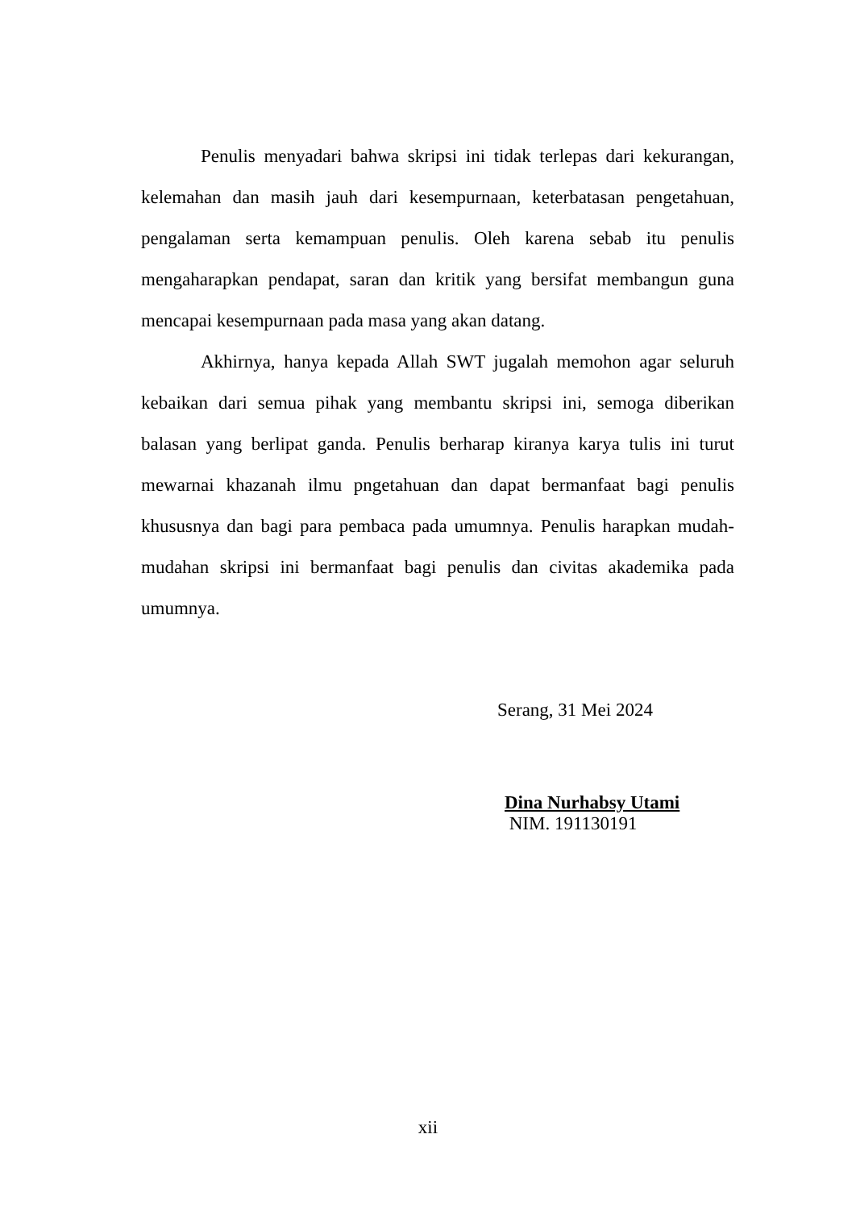Penulis menyadari bahwa skripsi ini tidak terlepas dari kekurangan, kelemahan dan masih jauh dari kesempurnaan, keterbatasan pengetahuan, pengalaman serta kemampuan penulis. Oleh karena sebab itu penulis mengaharapkan pendapat, saran dan kritik yang bersifat membangun guna mencapai kesempurnaan pada masa yang akan datang.
Akhirnya, hanya kepada Allah SWT jugalah memohon agar seluruh kebaikan dari semua pihak yang membantu skripsi ini, semoga diberikan balasan yang berlipat ganda. Penulis berharap kiranya karya tulis ini turut mewarnai khazanah ilmu pngetahuan dan dapat bermanfaat bagi penulis khususnya dan bagi para pembaca pada umumnya. Penulis harapkan mudah-mudahan skripsi ini bermanfaat bagi penulis dan civitas akademika pada umumnya.
Serang, 31 Mei 2024
Dina Nurhabsy Utami
NIM. 191130191
xii